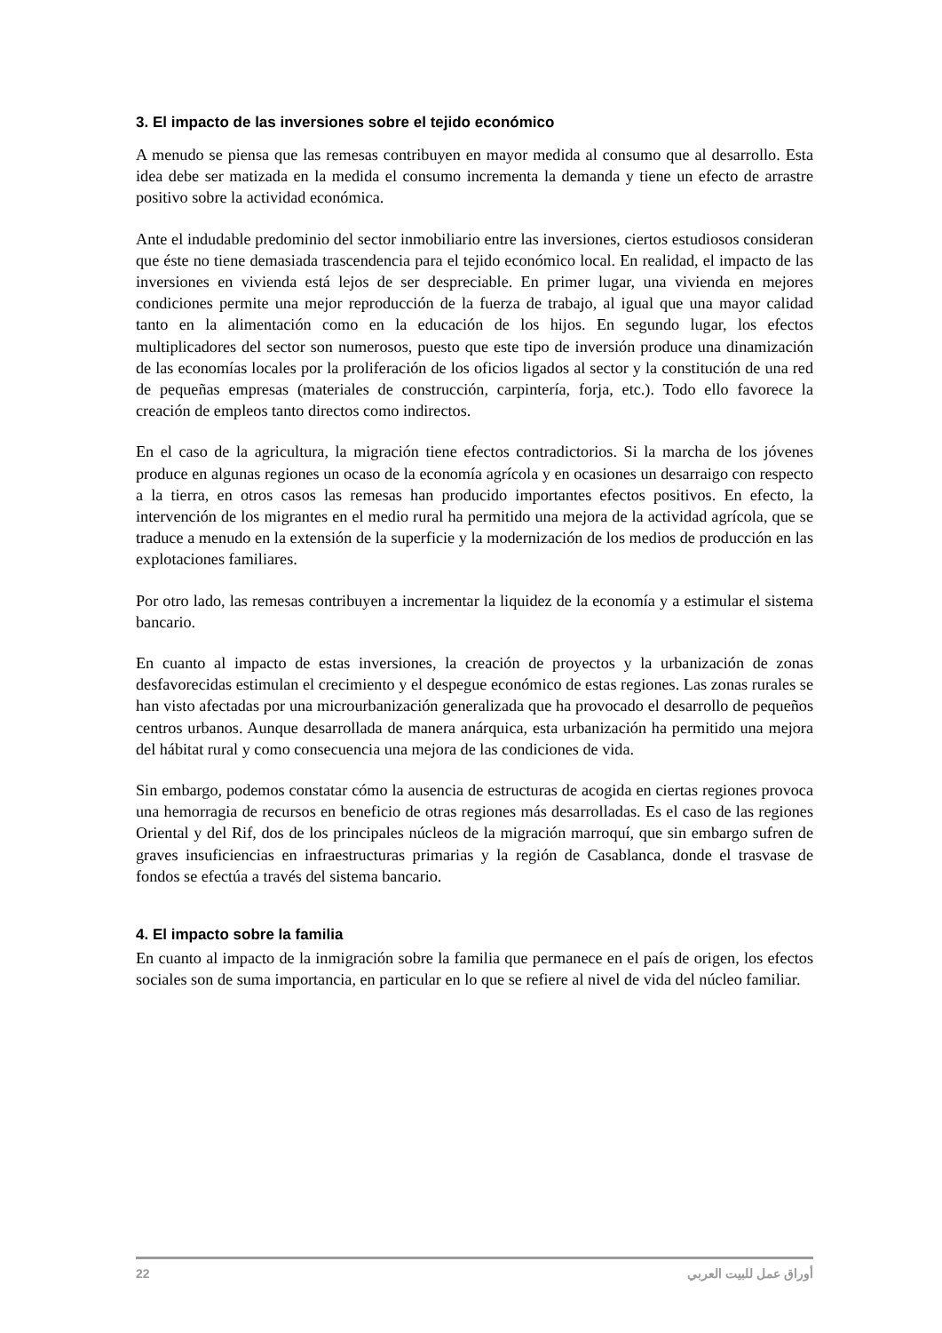3. El impacto de las inversiones sobre el tejido económico
A menudo se piensa que las remesas contribuyen en mayor medida al consumo que al desarrollo. Esta idea debe ser matizada en la medida el consumo incrementa la demanda y tiene un efecto de arrastre positivo sobre la actividad económica.
Ante el indudable predominio del sector inmobiliario entre las inversiones, ciertos estudiosos consideran que éste no tiene demasiada trascendencia para el tejido económico local. En realidad, el impacto de las inversiones en vivienda está lejos de ser despreciable. En primer lugar, una vivienda en mejores condiciones permite una mejor reproducción de la fuerza de trabajo, al igual que una mayor calidad tanto en la alimentación como en la educación de los hijos. En segundo lugar, los efectos multiplicadores del sector son numerosos, puesto que este tipo de inversión produce una dinamización de las economías locales por la proliferación de los oficios ligados al sector y la constitución de una red de pequeñas empresas (materiales de construcción, carpintería, forja, etc.). Todo ello favorece la creación de empleos tanto directos como indirectos.
En el caso de la agricultura, la migración tiene efectos contradictorios. Si la marcha de los jóvenes produce en algunas regiones un ocaso de la economía agrícola y en ocasiones un desarraigo con respecto a la tierra, en otros casos las remesas han producido importantes efectos positivos. En efecto, la intervención de los migrantes en el medio rural ha permitido una mejora de la actividad agrícola, que se traduce a menudo en la extensión de la superficie y la modernización de los medios de producción en las explotaciones familiares.
Por otro lado, las remesas contribuyen a incrementar la liquidez de la economía y a estimular el sistema bancario.
En cuanto al impacto de estas inversiones, la creación de proyectos y la urbanización de zonas desfavorecidas estimulan el crecimiento y el despegue económico de estas regiones. Las zonas rurales se han visto afectadas por una microurbanización generalizada que ha provocado el desarrollo de pequeños centros urbanos. Aunque desarrollada de manera anárquica, esta urbanización ha permitido una mejora del hábitat rural y como consecuencia una mejora de las condiciones de vida.
Sin embargo, podemos constatar cómo la ausencia de estructuras de acogida en ciertas regiones provoca una hemorragia de recursos en beneficio de otras regiones más desarrolladas. Es el caso de las regiones Oriental y del Rif, dos de los principales núcleos de la migración marroquí, que sin embargo sufren de graves insuficiencias en infraestructuras primarias y la región de Casablanca, donde el trasvase de fondos se efectúa a través del sistema bancario.
4. El impacto sobre la familia
En cuanto al impacto de la inmigración sobre la familia que permanece en el país de origen, los efectos sociales son de suma importancia, en particular en lo que se refiere al nivel de vida del núcleo familiar.
22 أوراق عمل للبيت العربي